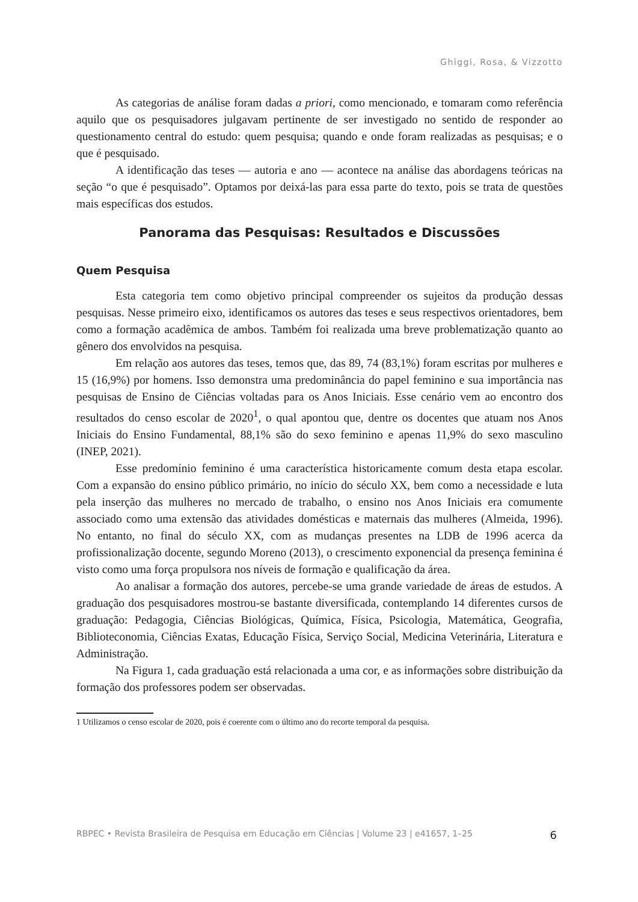Ghiggi, Rosa, & Vizzotto
As categorias de análise foram dadas a priori, como mencionado, e tomaram como referência aquilo que os pesquisadores julgavam pertinente de ser investigado no sentido de responder ao questionamento central do estudo: quem pesquisa; quando e onde foram realizadas as pesquisas; e o que é pesquisado.
A identificação das teses — autoria e ano — acontece na análise das abordagens teóricas na seção “o que é pesquisado”. Optamos por deixá-las para essa parte do texto, pois se trata de questões mais específicas dos estudos.
Panorama das Pesquisas: Resultados e Discussões
Quem Pesquisa
Esta categoria tem como objetivo principal compreender os sujeitos da produção dessas pesquisas. Nesse primeiro eixo, identificamos os autores das teses e seus respectivos orientadores, bem como a formação acadêmica de ambos. Também foi realizada uma breve problematização quanto ao gênero dos envolvidos na pesquisa.
Em relação aos autores das teses, temos que, das 89, 74 (83,1%) foram escritas por mulheres e 15 (16,9%) por homens. Isso demonstra uma predominância do papel feminino e sua importância nas pesquisas de Ensino de Ciências voltadas para os Anos Iniciais. Esse cenário vem ao encontro dos resultados do censo escolar de 2020<sup>1</sup>, o qual apontou que, dentre os docentes que atuam nos Anos Iniciais do Ensino Fundamental, 88,1% são do sexo feminino e apenas 11,9% do sexo masculino (INEP, 2021).
Esse predomínio feminino é uma característica historicamente comum desta etapa escolar. Com a expansão do ensino público primário, no início do século XX, bem como a necessidade e luta pela inserção das mulheres no mercado de trabalho, o ensino nos Anos Iniciais era comumente associado como uma extensão das atividades domésticas e maternais das mulheres (Almeida, 1996). No entanto, no final do século XX, com as mudanças presentes na LDB de 1996 acerca da profissionalização docente, segundo Moreno (2013), o crescimento exponencial da presença feminina é visto como uma força propulsora nos níveis de formação e qualificação da área.
Ao analisar a formação dos autores, percebe-se uma grande variedade de áreas de estudos. A graduação dos pesquisadores mostrou-se bastante diversificada, contemplando 14 diferentes cursos de graduação: Pedagogia, Ciências Biológicas, Química, Física, Psicologia, Matemática, Geografia, Biblioteconomia, Ciências Exatas, Educação Física, Serviço Social, Medicina Veterinária, Literatura e Administração.
Na Figura 1, cada graduação está relacionada a uma cor, e as informações sobre distribuição da formação dos professores podem ser observadas.
1 Utilizamos o censo escolar de 2020, pois é coerente com o último ano do recorte temporal da pesquisa.
RBPEC • Revista Brasileira de Pesquisa em Educação em Ciências | Volume 23 | e41657, 1–25 6